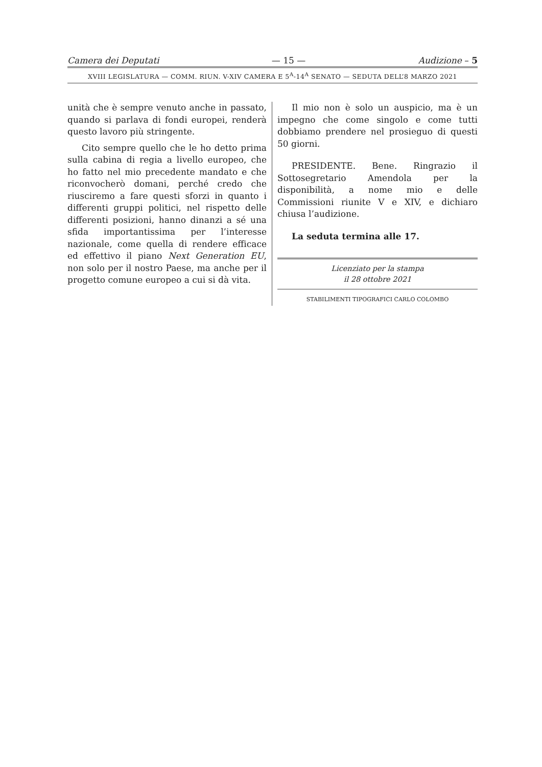Camera dei Deputati — 15 — Audizione – 5
XVIII LEGISLATURA — COMM. RIUN. V-XIV CAMERA E 5<sup>A</sup>-14<sup>A</sup> SENATO — SEDUTA DELL’8 MARZO 2021
unità che è sempre venuto anche in passato, quando si parlava di fondi europei, renderà questo lavoro più stringente.
Cito sempre quello che le ho detto prima sulla cabina di regia a livello europeo, che ho fatto nel mio precedente mandato e che riconvocherò domani, perché credo che riusciremo a fare questi sforzi in quanto i differenti gruppi politici, nel rispetto delle differenti posizioni, hanno dinanzi a sé una sfida importantissima per l’interesse nazionale, come quella di rendere efficace ed effettivo il piano Next Generation EU, non solo per il nostro Paese, ma anche per il progetto comune europeo a cui si dà vita.
Il mio non è solo un auspicio, ma è un impegno che come singolo e come tutti dobbiamo prendere nel prosieguo di questi 50 giorni.
PRESIDENTE. Bene. Ringrazio il Sottosegretario Amendola per la disponibilità, a nome mio e delle Commissioni riunite V e XIV, e dichiaro chiusa l’audizione.
La seduta termina alle 17.
Licenziato per la stampa
il 28 ottobre 2021
STABILIMENTI TIPOGRAFICI CARLO COLOMBO